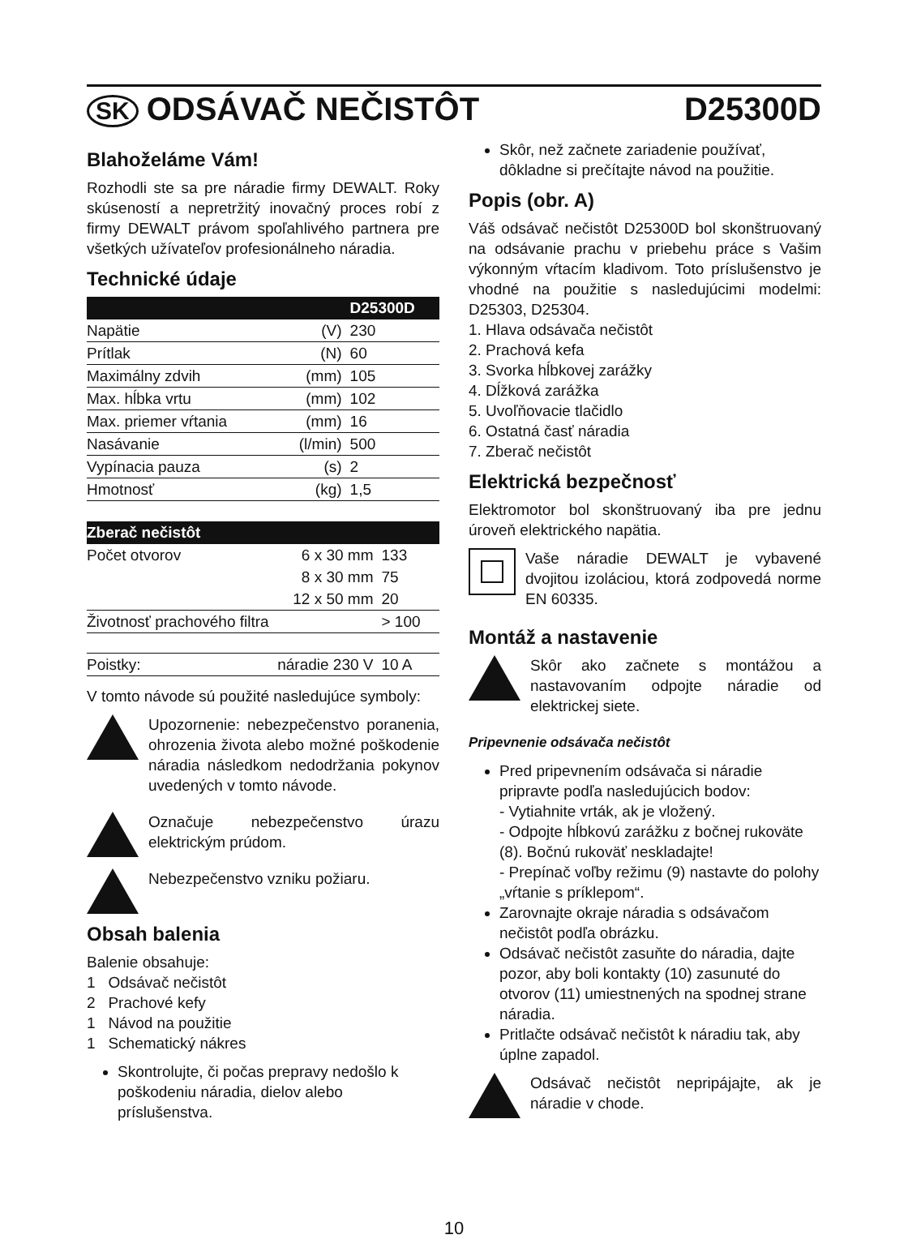SK ODSÁVAČ NEČISTÔT D25300D
Blahoželáme Vám!
Rozhodli ste sa pre náradie firmy DEWALT. Roky skúseností a nepretržitý inovačný proces robí z firmy DEWALT právom spoľahlivého partnera pre všetkých užívateľov profesionálneho náradia.
Technické údaje
| | | D25300D |
| --- | --- | --- |
| Napätie | (V) | 230 |
| Prítlak | (N) | 60 |
| Maximálny zdvih | (mm) | 105 |
| Max. hĺbka vrtu | (mm) | 102 |
| Max. priemer vŕtania | (mm) | 16 |
| Nasávanie | (l/min) | 500 |
| Vypínacia pauza | (s) | 2 |
| Hmotnosť | (kg) | 1,5 |
| Zberač nečistôt | | |
| --- | --- | --- |
| Počet otvorov | 6 x 30 mm | 133 |
| | 8 x 30 mm | 75 |
| | 12 x 50 mm | 20 |
| Životnosť prachového filtra | | > 100 |
| Poistky: | náradie 230 V | 10 A |
V tomto návode sú použité nasledujúce symboly:
Upozornenie: nebezpečenstvo poranenia, ohrozenia života alebo možné poškodenie náradia následkom nedodržania pokynov uvedených v tomto návode.
Označuje nebezpečenstvo úrazu elektrickým prúdom.
Nebezpečenstvo vzniku požiaru.
Obsah balenia
Balenie obsahuje:
1 Odsávač nečistôt
2 Prachové kefy
1 Návod na použitie
1 Schematický nákres
Skontrolujte, či počas prepravy nedošlo k poškodeniu náradia, dielov alebo príslušenstva.
Skôr, než začnete zariadenie používať, dôkladne si prečítajte návod na použitie.
Popis (obr. A)
Váš odsávač nečistôt D25300D bol skonštruovaný na odsávanie prachu v priebehu práce s Vašim výkonným vŕtacím kladivom. Toto príslušenstvo je vhodné na použitie s nasledujúcimi modelmi: D25303, D25304.
1. Hlava odsávača nečistôt
2. Prachová kefa
3. Svorka hĺbkovej zarážky
4. Dĺžková zarážka
5. Uvoľňovacie tlačidlo
6. Ostatná časť náradia
7. Zberač nečistôt
Elektrická bezpečnosť
Elektromotor bol skonštruovaný iba pre jednu úroveň elektrického napätia.
Vaše náradie DEWALT je vybavené dvojitou izoláciou, ktorá zodpovedá norme EN 60335.
Montáž a nastavenie
Skôr ako začnete s montážou a nastavovaním odpojte náradie od elektrickej siete.
Pripevnenie odsávača nečistôt
Pred pripevnením odsávača si náradie pripravte podľa nasledujúcich bodov:
- Vytiahnite vrták, ak je vložený.
- Odpojte hĺbkovú zarážku z bočnej rukoväte (8). Bočnú rukoväť neskladajte!
- Prepínač voľby režimu (9) nastavte do polohy „vŕtanie s príklepom“.
Zarovnajte okraje náradia s odsávačom nečistôt podľa obrázku.
Odsávač nečistôt zasuňte do náradia, dajte pozor, aby boli kontakty (10) zasunuté do otvorov (11) umiestnených na spodnej strane náradia.
Pritlačte odsávač nečistôt k náradiu tak, aby úplne zapadol.
Odsávač nečistôt nepripájajte, ak je náradie v chode.
10